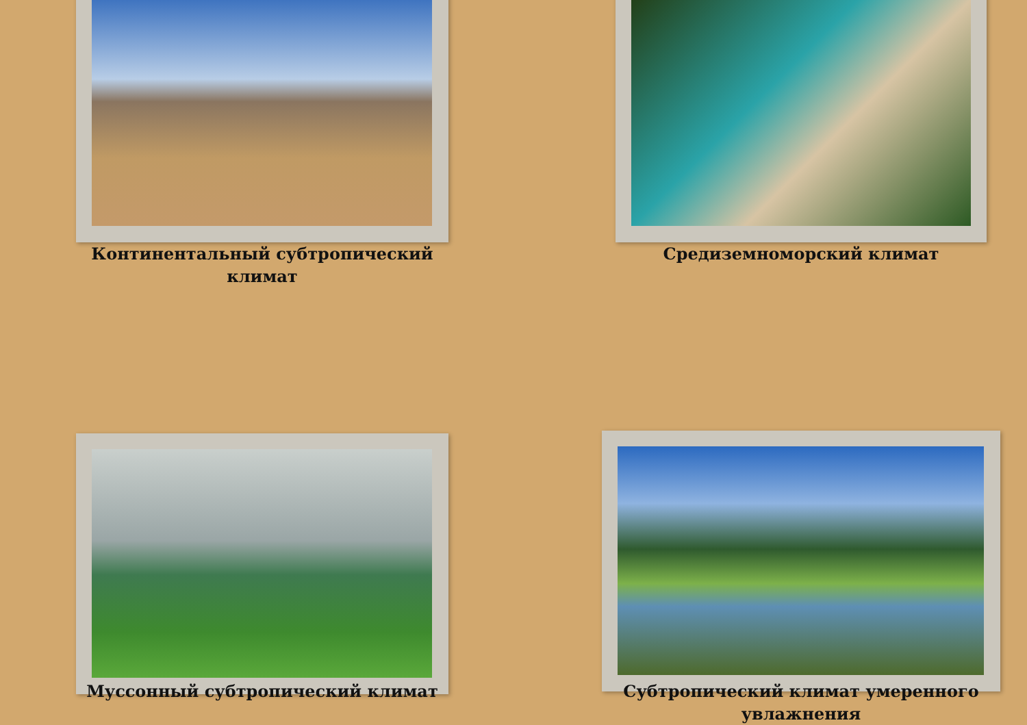Континентальный субтропический климат
Средиземноморский климат
Муссонный субтропический климат
Субтропический климат умеренного увлажнения